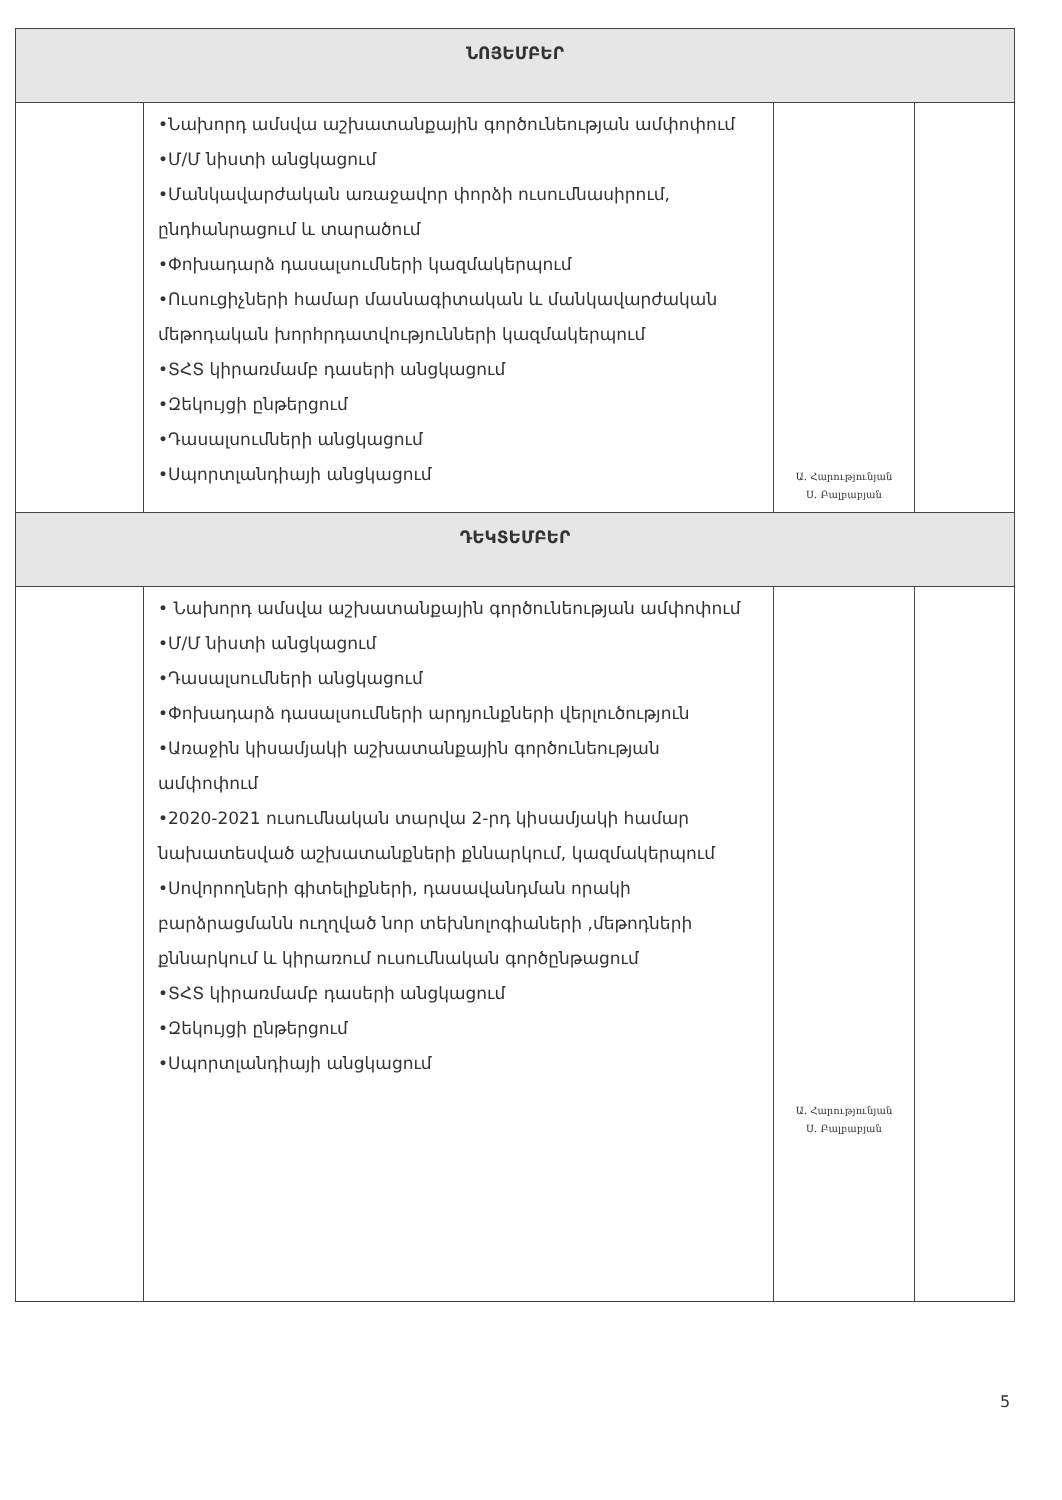| ՆՈՅԵՄԲԵՐ | | | |
| --- | --- | --- | --- |
| | •Նախորդ ամսվա աշխատանքային գործունեության ամփոփում •Մ/Մ նիստի անցկացում •Մանկավարժական առաջավոր փորձի ուսումնասիրում, ընդհանրացում և տարածում •Փոխադարձ դասալսումների կազմակերպում •Ուսուցիչների համար մասնագիտական և մանկավարժական մեթոդական խորհրդատվությունների կազմակերպում •ՏՀՏ կիրառմամբ դասերի անցկացում •Զեկույցի ընթերցում •Դասալսումների անցկացում •Սպորտլանդիայի անցկացում | Ա. Հարությունյան Ս. Բալբաբյան | |
| ԴԵԿՏԵՄԲԵՐ | | | |
| | • Նախորդ ամսվա աշխատանքային գործունեության ամփոփում •Մ/Մ նիստի անցկացում •Դասալսումների անցկացում •Փոխադարձ դասալսումների արդյունքների վերլուծություն •Առաջին կիսամյակի աշխատանքային գործունեության ամփոփում •2020-2021 ուսումնական տարվա 2-րդ կիսամյակի համար նախատեսված աշխատանքների քննարկում, կազմակերպում •Սովորողների գիտելիքների, դասավանդման որակի բարձրացմանն ուղղված նոր տեխնոլոգիաների ,մեթոդների քննարկում և կիրառում ուսումնական գործընթացում •ՏՀՏ կիրառմամբ դասերի անցկացում •Զեկույցի ընթերցում •Սպորտլանդիայի անցկացում | Ա. Հարությունյան Ս. Բալբաբյան | |
5